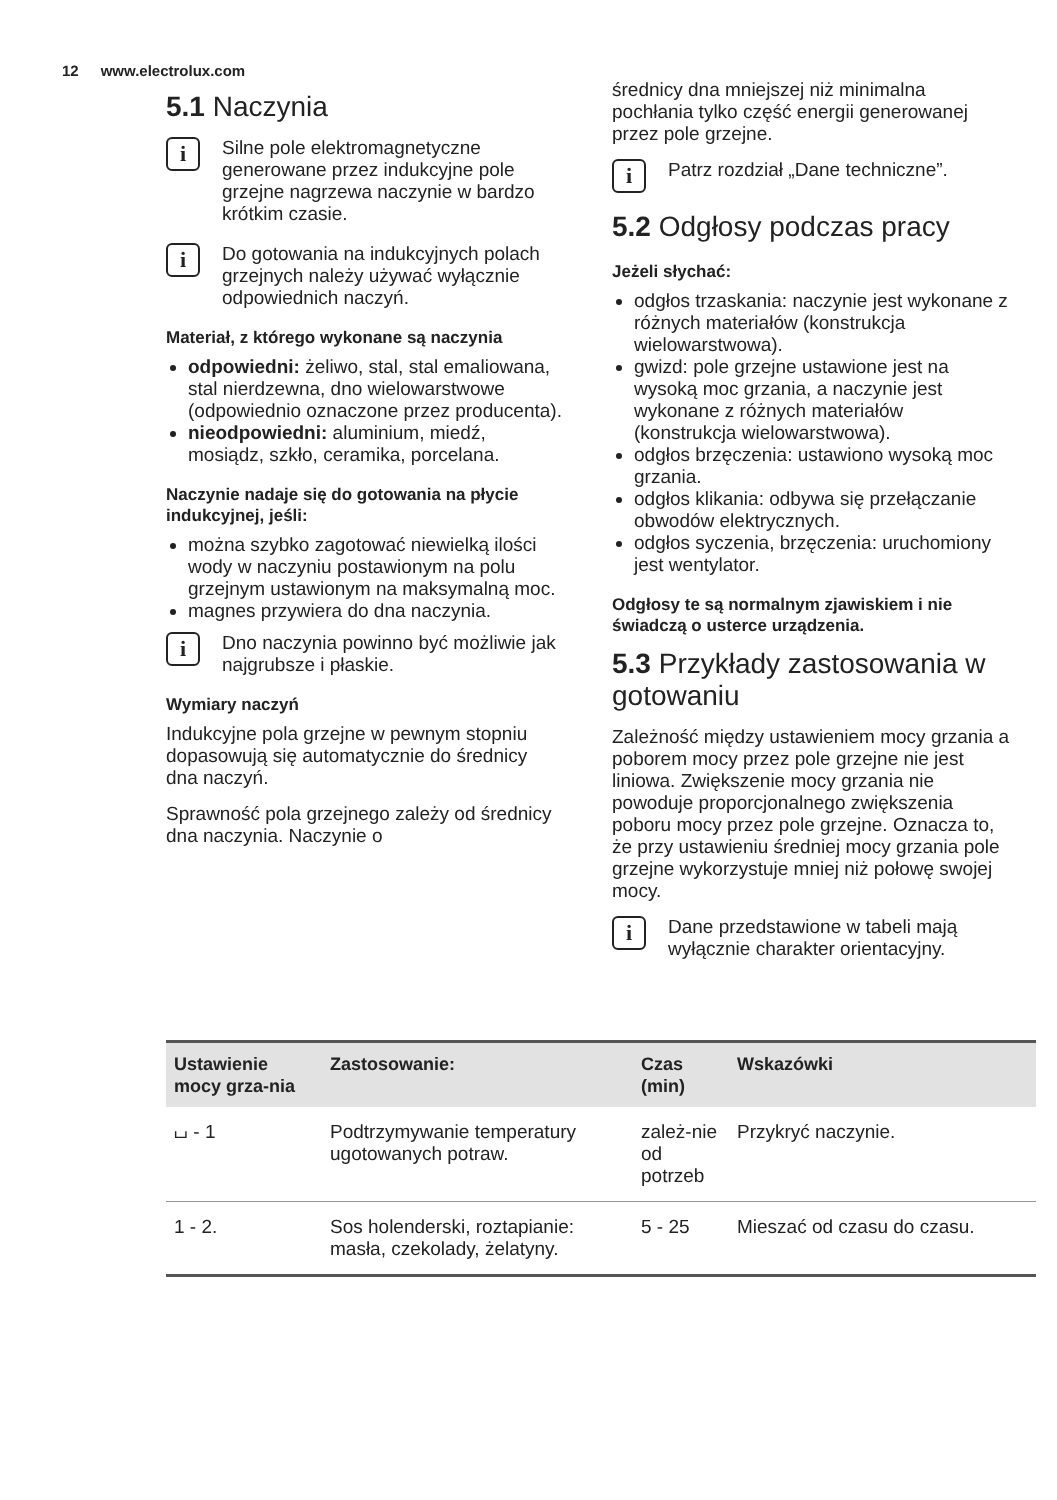12 www.electrolux.com
5.1 Naczynia
i
Silne pole elektromagnetyczne generowane przez indukcyjne pole grzejne nagrzewa naczynie w bardzo krótkim czasie.
i
Do gotowania na indukcyjnych polach grzejnych należy używać wyłącznie odpowiednich naczyń.
Materiał, z którego wykonane są naczynia
odpowiedni: żeliwo, stal, stal emaliowana, stal nierdzewna, dno wielowarstwowe (odpowiednio oznaczone przez producenta).
nieodpowiedni: aluminium, miedź, mosiądz, szkło, ceramika, porcelana.
Naczynie nadaje się do gotowania na płycie indukcyjnej, jeśli:
można szybko zagotować niewielką ilości wody w naczyniu postawionym na polu grzejnym ustawionym na maksymalną moc.
magnes przywiera do dna naczynia.
i
Dno naczynia powinno być możliwie jak najgrubsze i płaskie.
Wymiary naczyń
Indukcyjne pola grzejne w pewnym stopniu dopasowują się automatycznie do średnicy dna naczyń.
Sprawność pola grzejnego zależy od średnicy dna naczynia. Naczynie o
średnicy dna mniejszej niż minimalna pochłania tylko część energii generowanej przez pole grzejne.
i
Patrz rozdział „Dane techniczne”.
5.2 Odgłosy podczas pracy
Jeżeli słychać:
odgłos trzaskania: naczynie jest wykonane z różnych materiałów (konstrukcja wielowarstwowa).
gwizd: pole grzejne ustawione jest na wysoką moc grzania, a naczynie jest wykonane z różnych materiałów (konstrukcja wielowarstwowa).
odgłos brzęczenia: ustawiono wysoką moc grzania.
odgłos klikania: odbywa się przełączanie obwodów elektrycznych.
odgłos syczenia, brzęczenia: uruchomiony jest wentylator.
Odgłosy te są normalnym zjawiskiem i nie świadczą o usterce urządzenia.
5.3 Przykłady zastosowania w gotowaniu
Zależność między ustawieniem mocy grzania a poborem mocy przez pole grzejne nie jest liniowa. Zwiększenie mocy grzania nie powoduje proporcjonalnego zwiększenia poboru mocy przez pole grzejne. Oznacza to, że przy ustawieniu średniej mocy grzania pole grzejne wykorzystuje mniej niż połowę swojej mocy.
i
Dane przedstawione w tabeli mają wyłącznie charakter orientacyjny.
| Ustawienie mocy grza-nia | Zastosowanie: | Czas (min) | Wskazówki |
| --- | --- | --- | --- |
| ⌴ - 1 | Podtrzymywanie temperatury ugotowanych potraw. | zależ-nie od potrzeb | Przykryć naczynie. |
| 1 - 2. | Sos holenderski, roztapianie: masła, czekolady, żelatyny. | 5 - 25 | Mieszać od czasu do czasu. |